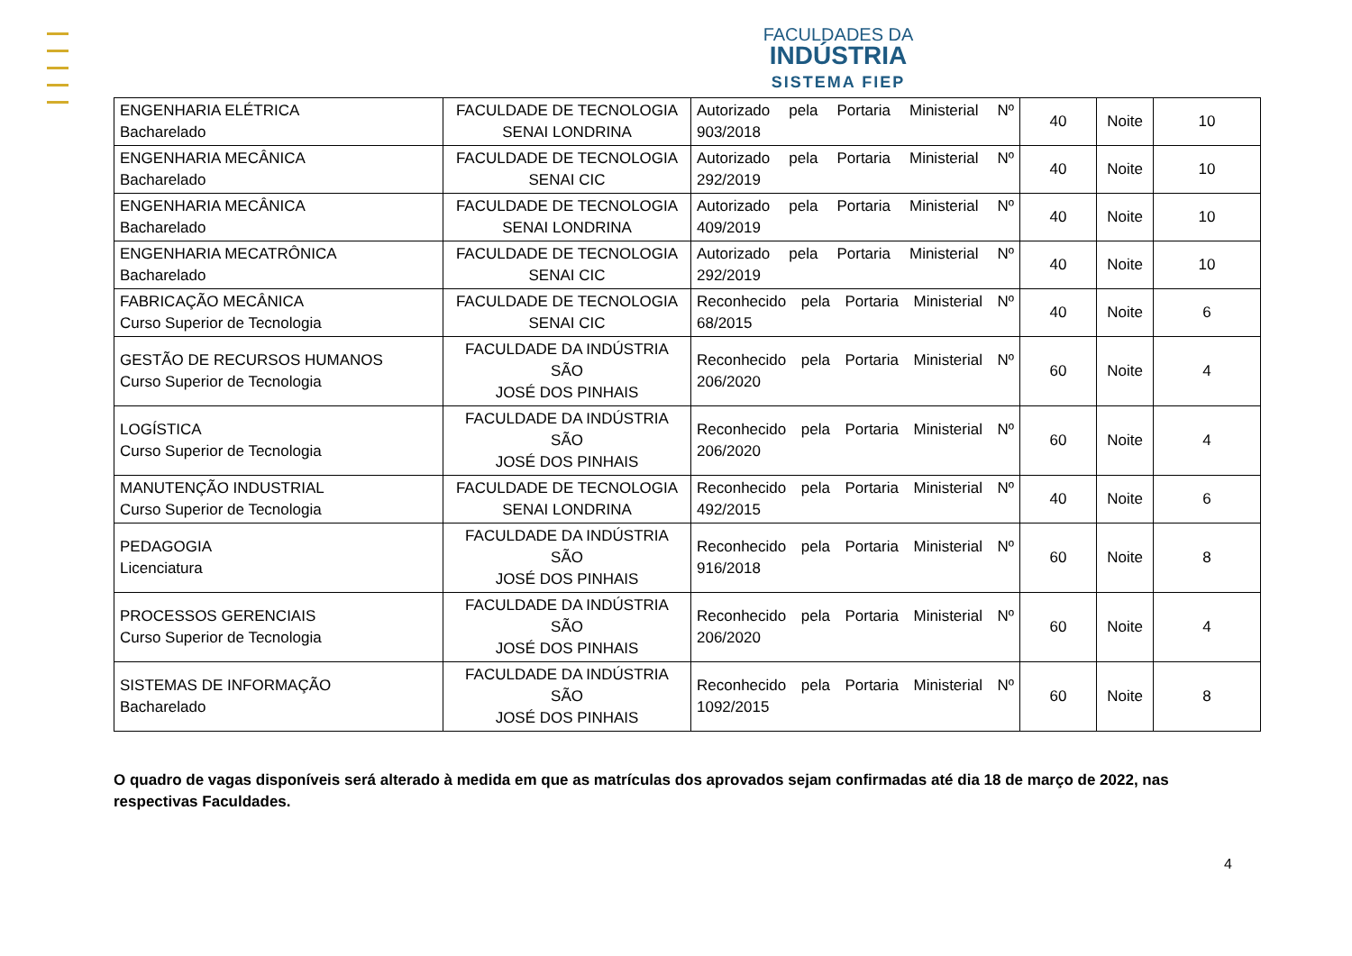FACULDADES DA
INDÚSTRIA
SISTEMA FIEP
| ENGENHARIA ELÉTRICA Bacharelado | FACULDADE DE TECNOLOGIA SENAI LONDRINA | Autorizado pela Portaria Ministerial Nº 903/2018 | 40 | Noite | 10 |
| ENGENHARIA MECÂNICA Bacharelado | FACULDADE DE TECNOLOGIA SENAI CIC | Autorizado pela Portaria Ministerial Nº 292/2019 | 40 | Noite | 10 |
| ENGENHARIA MECÂNICA Bacharelado | FACULDADE DE TECNOLOGIA SENAI LONDRINA | Autorizado pela Portaria Ministerial Nº 409/2019 | 40 | Noite | 10 |
| ENGENHARIA MECATRÔNICA Bacharelado | FACULDADE DE TECNOLOGIA SENAI CIC | Autorizado pela Portaria Ministerial Nº 292/2019 | 40 | Noite | 10 |
| FABRICAÇÃO MECÂNICA Curso Superior de Tecnologia | FACULDADE DE TECNOLOGIA SENAI CIC | Reconhecido pela Portaria Ministerial Nº 68/2015 | 40 | Noite | 6 |
| GESTÃO DE RECURSOS HUMANOS Curso Superior de Tecnologia | FACULDADE DA INDÚSTRIA SÃO JOSÉ DOS PINHAIS | Reconhecido pela Portaria Ministerial Nº 206/2020 | 60 | Noite | 4 |
| LOGÍSTICA Curso Superior de Tecnologia | FACULDADE DA INDÚSTRIA SÃO JOSÉ DOS PINHAIS | Reconhecido pela Portaria Ministerial Nº 206/2020 | 60 | Noite | 4 |
| MANUTENÇÃO INDUSTRIAL Curso Superior de Tecnologia | FACULDADE DE TECNOLOGIA SENAI LONDRINA | Reconhecido pela Portaria Ministerial Nº 492/2015 | 40 | Noite | 6 |
| PEDAGOGIA Licenciatura | FACULDADE DA INDÚSTRIA SÃO JOSÉ DOS PINHAIS | Reconhecido pela Portaria Ministerial Nº 916/2018 | 60 | Noite | 8 |
| PROCESSOS GERENCIAIS Curso Superior de Tecnologia | FACULDADE DA INDÚSTRIA SÃO JOSÉ DOS PINHAIS | Reconhecido pela Portaria Ministerial Nº 206/2020 | 60 | Noite | 4 |
| SISTEMAS DE INFORMAÇÃO Bacharelado | FACULDADE DA INDÚSTRIA SÃO JOSÉ DOS PINHAIS | Reconhecido pela Portaria Ministerial Nº 1092/2015 | 60 | Noite | 8 |
O quadro de vagas disponíveis será alterado à medida em que as matrículas dos aprovados sejam confirmadas até dia 18 de março de 2022, nas respectivas Faculdades.
4